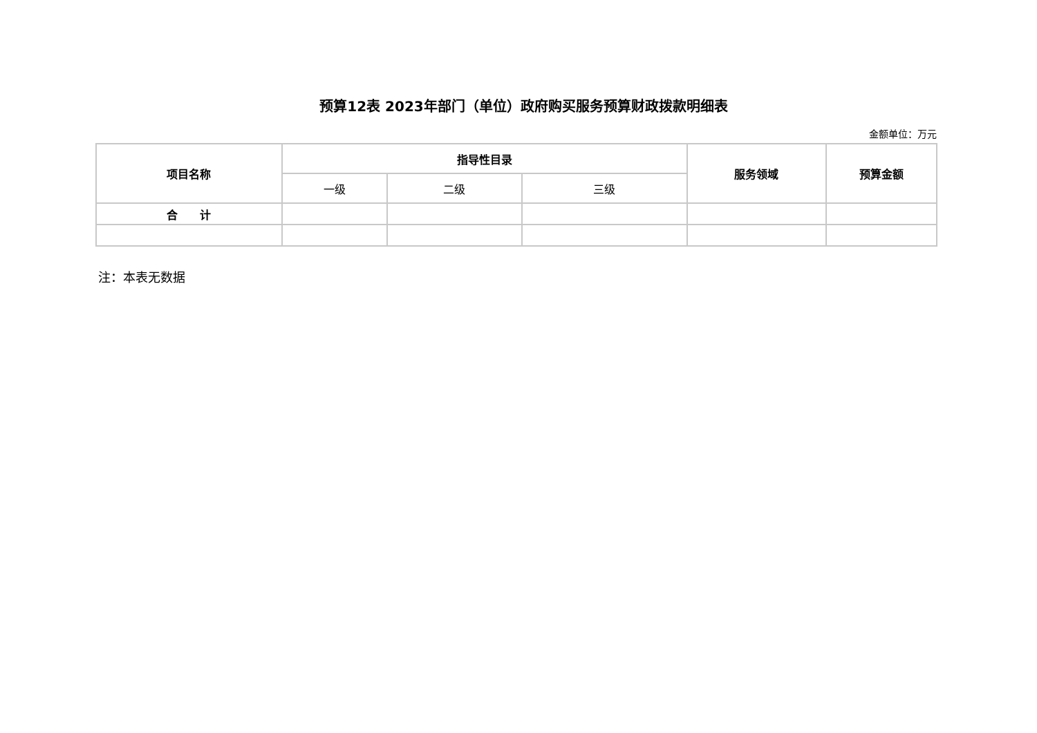预算12表 2023年部门（单位）政府购买服务预算财政拨款明细表
金额单位：万元
| 项目名称 | 指导性目录 | | | 服务领域 | 预算金额 |
| --- | --- | --- | --- | --- | --- |
| | 一级 | 二级 | 三级 | | |
| 合 计 | | | | | |
注：本表无数据